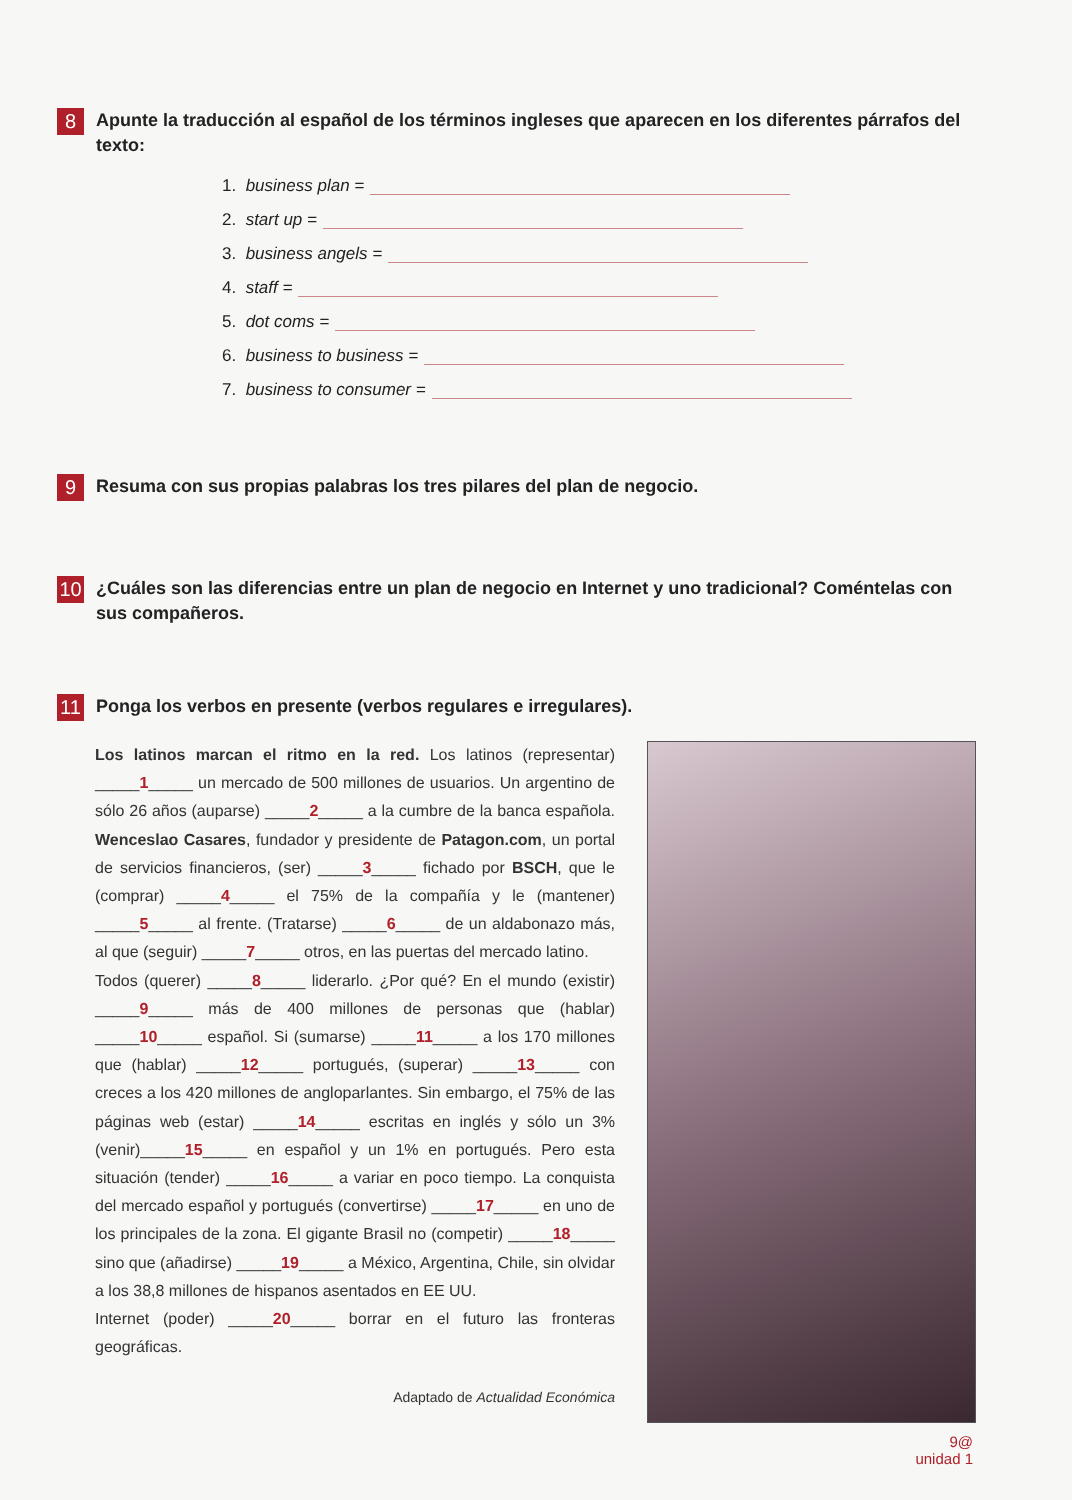8
Apunte la traducción al español de los términos ingleses que aparecen en los diferentes párrafos del texto:
1. business plan =
2. start up =
3. business angels =
4. staff =
5. dot coms =
6. business to business =
7. business to consumer =
9
Resuma con sus propias palabras los tres pilares del plan de negocio.
10
¿Cuáles son las diferencias entre un plan de negocio en Internet y uno tradicional? Coméntelas con sus compañeros.
11
Ponga los verbos en presente (verbos regulares e irregulares).
Los latinos marcan el ritmo en la red. Los latinos (representar) _____1_____ un mercado de 500 millones de usuarios. Un argentino de sólo 26 años (auparse) _____2_____ a la cumbre de la banca española. Wenceslao Casares, fundador y presidente de Patagon.com, un portal de servicios financieros, (ser) _____3_____ fichado por BSCH, que le (comprar) _____4_____ el 75% de la compañía y le (mantener) _____5_____ al frente. (Tratarse) _____6_____ de un aldabonazo más, al que (seguir) _____7_____ otros, en las puertas del mercado latino.
Todos (querer) _____8_____ liderarlo. ¿Por qué? En el mundo (existir) _____9_____ más de 400 millones de personas que (hablar) _____10_____ español. Si (sumarse) _____11_____ a los 170 millones que (hablar) _____12_____ portugués, (superar) _____13_____ con creces a los 420 millones de angloparlantes. Sin embargo, el 75% de las páginas web (estar) _____14_____ escritas en inglés y sólo un 3% (venir)_____15_____ en español y un 1% en portugués. Pero esta situación (tender) _____16_____ a variar en poco tiempo. La conquista del mercado español y portugués (convertirse) _____17_____ en uno de los principales de la zona. El gigante Brasil no (competir) _____18_____ sino que (añadirse) _____19_____ a México, Argentina, Chile, sin olvidar a los 38,8 millones de hispanos asentados en EE UU.
Internet (poder) _____20_____ borrar en el futuro las fronteras geográficas.
Adaptado de Actualidad Económica
9@
unidad 1